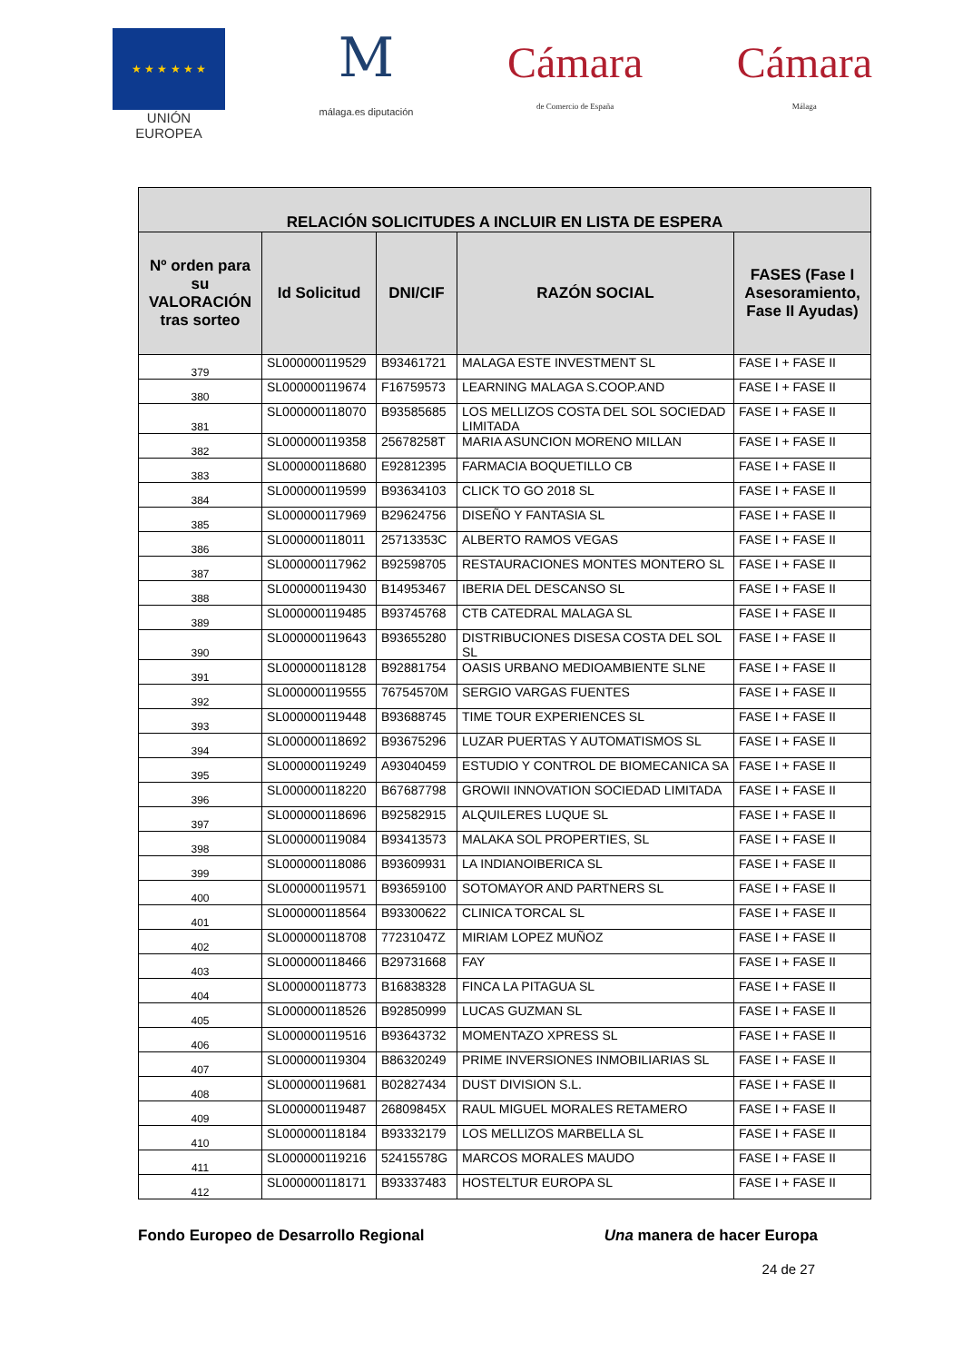★ ★ ★ ★ ★ ★
UNIÓN EUROPEA
M
málaga.es diputación
Cámara
de Comercio de España
Cámara
Málaga
| RELACIÓN SOLICITUDES A INCLUIR EN LISTA DE ESPERA | | | | |
| --- | --- | --- | --- | --- |
| Nº orden para su VALORACIÓN tras sorteo | Id Solicitud | DNI/CIF | RAZÓN SOCIAL | FASES (Fase I Asesoramiento, Fase II Ayudas) |
| 379 | SL000000119529 | B93461721 | MALAGA ESTE INVESTMENT SL | FASE I + FASE II |
| 380 | SL000000119674 | F16759573 | LEARNING MALAGA S.COOP.AND | FASE I + FASE II |
| 381 | SL000000118070 | B93585685 | LOS MELLIZOS COSTA DEL SOL SOCIEDAD LIMITADA | FASE I + FASE II |
| 382 | SL000000119358 | 25678258T | MARIA ASUNCION MORENO MILLAN | FASE I + FASE II |
| 383 | SL000000118680 | E92812395 | FARMACIA BOQUETILLO CB | FASE I + FASE II |
| 384 | SL000000119599 | B93634103 | CLICK TO GO 2018 SL | FASE I + FASE II |
| 385 | SL000000117969 | B29624756 | DISEÑO Y FANTASIA SL | FASE I + FASE II |
| 386 | SL000000118011 | 25713353C | ALBERTO RAMOS VEGAS | FASE I + FASE II |
| 387 | SL000000117962 | B92598705 | RESTAURACIONES MONTES MONTERO SL | FASE I + FASE II |
| 388 | SL000000119430 | B14953467 | IBERIA DEL DESCANSO SL | FASE I + FASE II |
| 389 | SL000000119485 | B93745768 | CTB CATEDRAL MALAGA SL | FASE I + FASE II |
| 390 | SL000000119643 | B93655280 | DISTRIBUCIONES DISESA COSTA DEL SOL SL | FASE I + FASE II |
| 391 | SL000000118128 | B92881754 | OASIS URBANO MEDIOAMBIENTE SLNE | FASE I + FASE II |
| 392 | SL000000119555 | 76754570M | SERGIO VARGAS FUENTES | FASE I + FASE II |
| 393 | SL000000119448 | B93688745 | TIME TOUR EXPERIENCES SL | FASE I + FASE II |
| 394 | SL000000118692 | B93675296 | LUZAR PUERTAS Y AUTOMATISMOS SL | FASE I + FASE II |
| 395 | SL000000119249 | A93040459 | ESTUDIO Y CONTROL DE BIOMECANICA SA | FASE I + FASE II |
| 396 | SL000000118220 | B67687798 | GROWII INNOVATION SOCIEDAD LIMITADA | FASE I + FASE II |
| 397 | SL000000118696 | B92582915 | ALQUILERES LUQUE SL | FASE I + FASE II |
| 398 | SL000000119084 | B93413573 | MALAKA SOL PROPERTIES, SL | FASE I + FASE II |
| 399 | SL000000118086 | B93609931 | LA INDIANOIBERICA SL | FASE I + FASE II |
| 400 | SL000000119571 | B93659100 | SOTOMAYOR AND PARTNERS SL | FASE I + FASE II |
| 401 | SL000000118564 | B93300622 | CLINICA TORCAL SL | FASE I + FASE II |
| 402 | SL000000118708 | 77231047Z | MIRIAM LOPEZ MUÑOZ | FASE I + FASE II |
| 403 | SL000000118466 | B29731668 | FAY | FASE I + FASE II |
| 404 | SL000000118773 | B16838328 | FINCA LA PITAGUA SL | FASE I + FASE II |
| 405 | SL000000118526 | B92850999 | LUCAS GUZMAN SL | FASE I + FASE II |
| 406 | SL000000119516 | B93643732 | MOMENTAZO XPRESS SL | FASE I + FASE II |
| 407 | SL000000119304 | B86320249 | PRIME INVERSIONES INMOBILIARIAS SL | FASE I + FASE II |
| 408 | SL000000119681 | B02827434 | DUST DIVISION S.L. | FASE I + FASE II |
| 409 | SL000000119487 | 26809845X | RAUL MIGUEL MORALES RETAMERO | FASE I + FASE II |
| 410 | SL000000118184 | B93332179 | LOS MELLIZOS MARBELLA SL | FASE I + FASE II |
| 411 | SL000000119216 | 52415578G | MARCOS MORALES MAUDO | FASE I + FASE II |
| 412 | SL000000118171 | B93337483 | HOSTELTUR EUROPA SL | FASE I + FASE II |
Fondo Europeo de Desarrollo Regional Una manera de hacer Europa
24 de 27